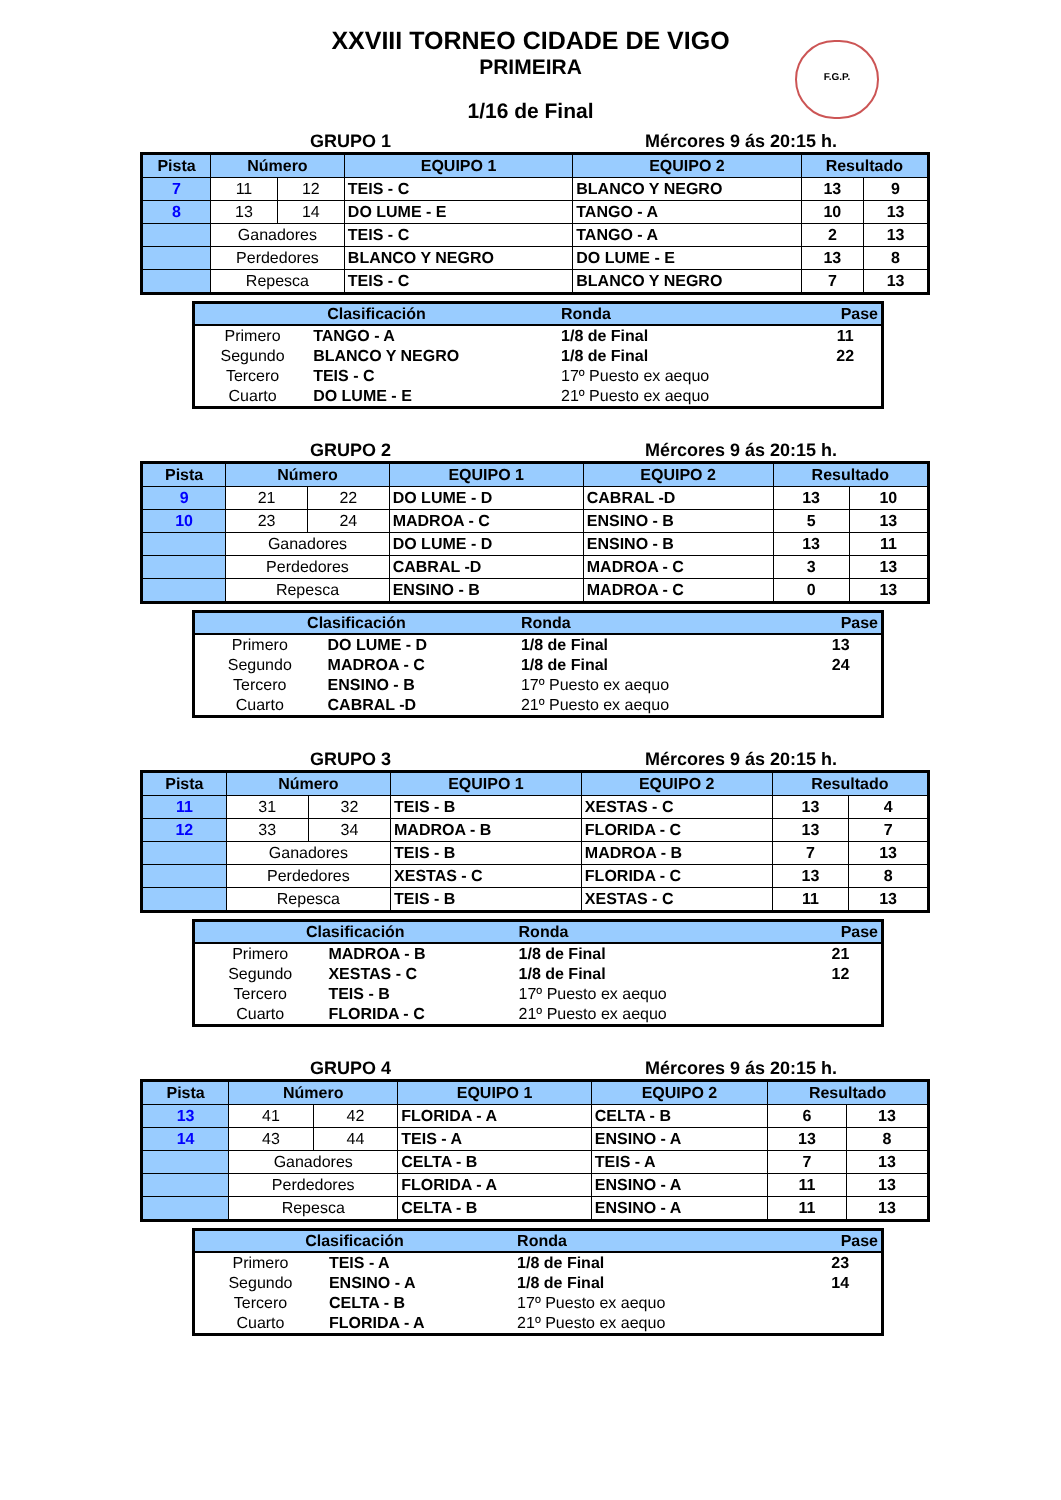XXVIII TORNEO CIDADE DE VIGO
PRIMEIRA
1/16 de Final
F.G.P.
GRUPO 1 Mércores 9 ás 20:15 h.
| Pista | Número | | EQUIPO 1 | EQUIPO 2 | Resultado | |
| --- | --- | --- | --- | --- | --- | --- |
| 7 | 11 | 12 | TEIS - C | BLANCO Y NEGRO | 13 | 9 |
| 8 | 13 | 14 | DO LUME - E | TANGO - A | 10 | 13 |
| | Ganadores | | TEIS - C | TANGO - A | 2 | 13 |
| | Perdedores | | BLANCO Y NEGRO | DO LUME - E | 13 | 8 |
| | Repesca | | TEIS - C | BLANCO Y NEGRO | 7 | 13 |
| Clasificación | | Ronda | Pase |
| --- | --- | --- | --- |
| Primero | TANGO - A | 1/8 de Final | 11 |
| Segundo | BLANCO Y NEGRO | 1/8 de Final | 22 |
| Tercero | TEIS - C | 17º Puesto ex aequo | |
| Cuarto | DO LUME - E | 21º Puesto ex aequo | |
GRUPO 2 Mércores 9 ás 20:15 h.
| Pista | Número | | EQUIPO 1 | EQUIPO 2 | Resultado | |
| --- | --- | --- | --- | --- | --- | --- |
| 9 | 21 | 22 | DO LUME - D | CABRAL -D | 13 | 10 |
| 10 | 23 | 24 | MADROA - C | ENSINO - B | 5 | 13 |
| | Ganadores | | DO LUME - D | ENSINO - B | 13 | 11 |
| | Perdedores | | CABRAL -D | MADROA - C | 3 | 13 |
| | Repesca | | ENSINO - B | MADROA - C | 0 | 13 |
| Clasificación | | Ronda | Pase |
| --- | --- | --- | --- |
| Primero | DO LUME - D | 1/8 de Final | 13 |
| Segundo | MADROA - C | 1/8 de Final | 24 |
| Tercero | ENSINO - B | 17º Puesto ex aequo | |
| Cuarto | CABRAL -D | 21º Puesto ex aequo | |
GRUPO 3 Mércores 9 ás 20:15 h.
| Pista | Número | | EQUIPO 1 | EQUIPO 2 | Resultado | |
| --- | --- | --- | --- | --- | --- | --- |
| 11 | 31 | 32 | TEIS - B | XESTAS - C | 13 | 4 |
| 12 | 33 | 34 | MADROA - B | FLORIDA - C | 13 | 7 |
| | Ganadores | | TEIS - B | MADROA - B | 7 | 13 |
| | Perdedores | | XESTAS - C | FLORIDA - C | 13 | 8 |
| | Repesca | | TEIS - B | XESTAS - C | 11 | 13 |
| Clasificación | | Ronda | Pase |
| --- | --- | --- | --- |
| Primero | MADROA - B | 1/8 de Final | 21 |
| Segundo | XESTAS - C | 1/8 de Final | 12 |
| Tercero | TEIS - B | 17º Puesto ex aequo | |
| Cuarto | FLORIDA - C | 21º Puesto ex aequo | |
GRUPO 4 Mércores 9 ás 20:15 h.
| Pista | Número | | EQUIPO 1 | EQUIPO 2 | Resultado | |
| --- | --- | --- | --- | --- | --- | --- |
| 13 | 41 | 42 | FLORIDA - A | CELTA - B | 6 | 13 |
| 14 | 43 | 44 | TEIS - A | ENSINO - A | 13 | 8 |
| | Ganadores | | CELTA - B | TEIS - A | 7 | 13 |
| | Perdedores | | FLORIDA - A | ENSINO - A | 11 | 13 |
| | Repesca | | CELTA - B | ENSINO - A | 11 | 13 |
| Clasificación | | Ronda | Pase |
| --- | --- | --- | --- |
| Primero | TEIS - A | 1/8 de Final | 23 |
| Segundo | ENSINO - A | 1/8 de Final | 14 |
| Tercero | CELTA - B | 17º Puesto ex aequo | |
| Cuarto | FLORIDA - A | 21º Puesto ex aequo | |